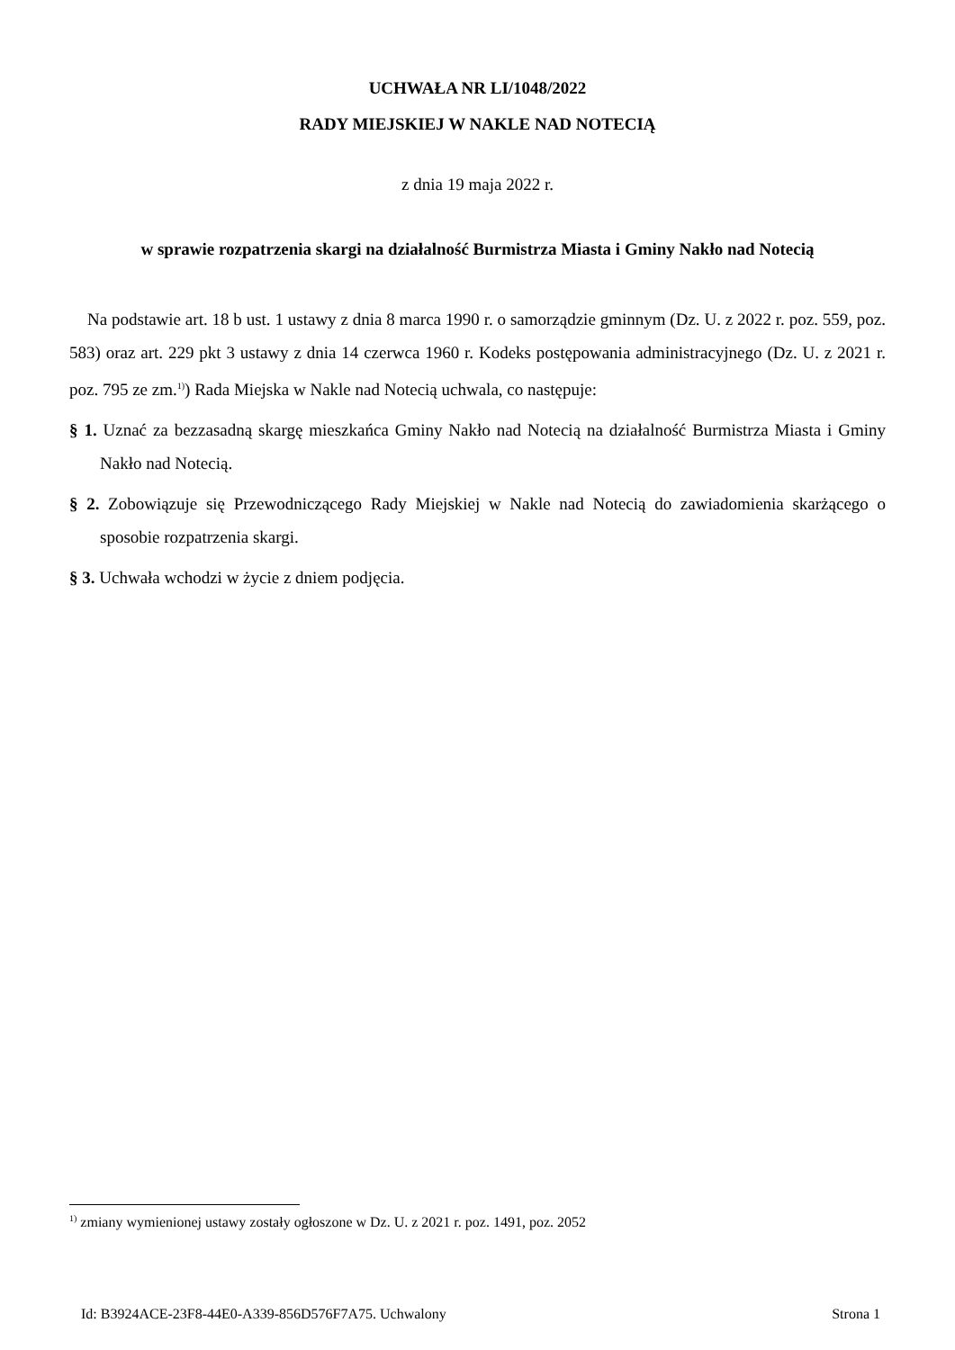UCHWAŁA NR LI/1048/2022
RADY MIEJSKIEJ W NAKLE NAD NOTECIĄ
z dnia 19 maja 2022 r.
w sprawie rozpatrzenia skargi na działalność Burmistrza Miasta i Gminy Nakło nad Notecią
Na podstawie art. 18 b ust. 1 ustawy z dnia 8 marca 1990 r. o samorządzie gminnym (Dz. U. z 2022 r. poz. 559, poz. 583) oraz art. 229 pkt 3 ustawy z dnia 14 czerwca 1960 r. Kodeks postępowania administracyjnego (Dz. U. z 2021 r. poz. 795 ze zm.<sup>1)</sup>) Rada Miejska w Nakle nad Notecią uchwala, co następuje:
§ 1. Uznać za bezzasadną skargę mieszkańca Gminy Nakło nad Notecią na działalność Burmistrza Miasta i Gminy Nakło nad Notecią.
§ 2. Zobowiązuje się Przewodniczącego Rady Miejskiej w Nakle nad Notecią do zawiadomienia skarżącego o sposobie rozpatrzenia skargi.
§ 3. Uchwała wchodzi w życie z dniem podjęcia.
<sup>1)</sup> zmiany wymienionej ustawy zostały ogłoszone w Dz. U. z 2021 r. poz. 1491, poz. 2052
Id: B3924ACE-23F8-44E0-A339-856D576F7A75. Uchwalony Strona 1